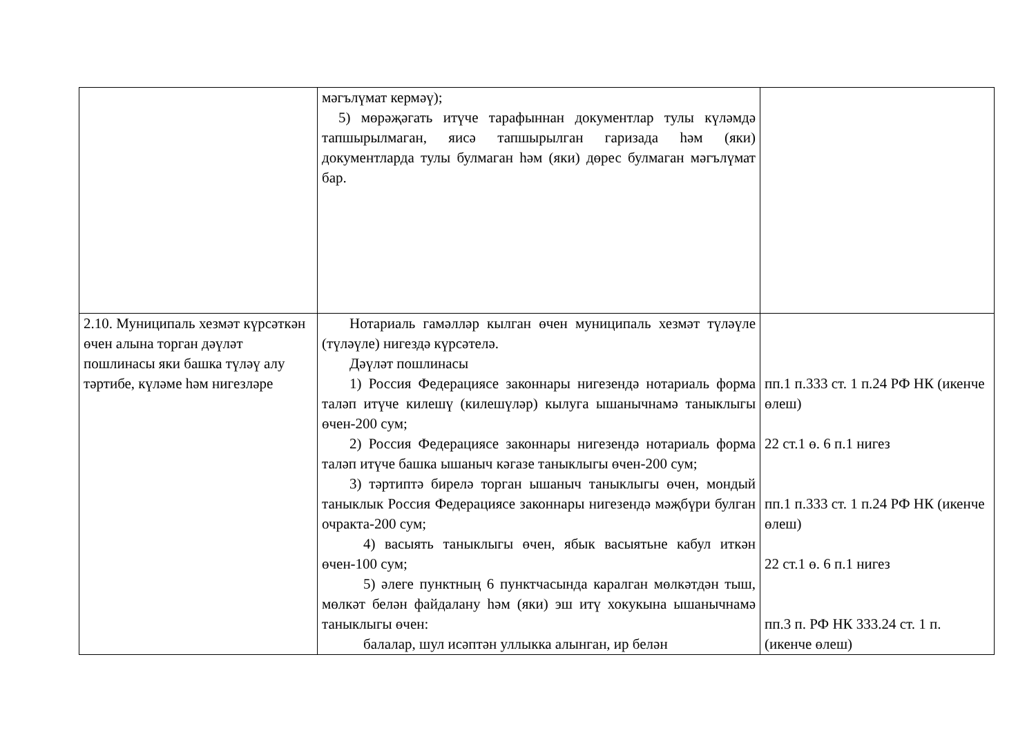| | мәгълүмат кермәү); 5) мөрәҗәгать итүче тарафыннан документлар тулы күләмдә тапшырылмаган, яисә тапшырылган гаризада һәм (яки) документларда тулы булмаган һәм (яки) дөрес булмаган мәгълүмат бар. | |
| 2.10. Муниципаль хезмәт күрсәткән өчен алына торган дәүләт пошлинасы яки башка түләү алу тәртибе, күләме һәм нигезләре | Нотариаль гамәлләр кылган өчен муниципаль хезмәт түләүле (түләүле) нигездә күрсәтелә. Дәүләт пошлинасы 1) Россия Федерациясе законнары нигезендә нотариаль форма таләп итүче килешү (килешүләр) кылуга ышанычнамә таныклыгы өчен-200 сум; 2) Россия Федерациясе законнары нигезендә нотариаль форма таләп итүче башка ышаныч кәгазе таныклыгы өчен-200 сум; 3) тәртиптә бирелә торган ышаныч таныклыгы өчен, мондый таныклык Россия Федерациясе законнары нигезендә мәҗбүри булган очракта-200 сум; 4) васыять таныклыгы өчен, ябык васыятьне кабул иткән өчен-100 сум; 5) әлеге пунктның 6 пунктчасында каралган мөлкәтдән тыш, мөлкәт белән файдалану һәм (яки) эш итү хокукына ышанычнамә таныклыгы өчен: балалар, шул исәптән уллыкка алынган, ир белән | пп.1 п.333 ст. 1 п.24 РФ НК (икенче өлеш) 22 ст.1 ө. 6 п.1 нигез пп.1 п.333 ст. 1 п.24 РФ НК (икенче өлеш) 22 ст.1 ө. 6 п.1 нигез пп.3 п. РФ НК 333.24 ст. 1 п. (икенче өлеш) |